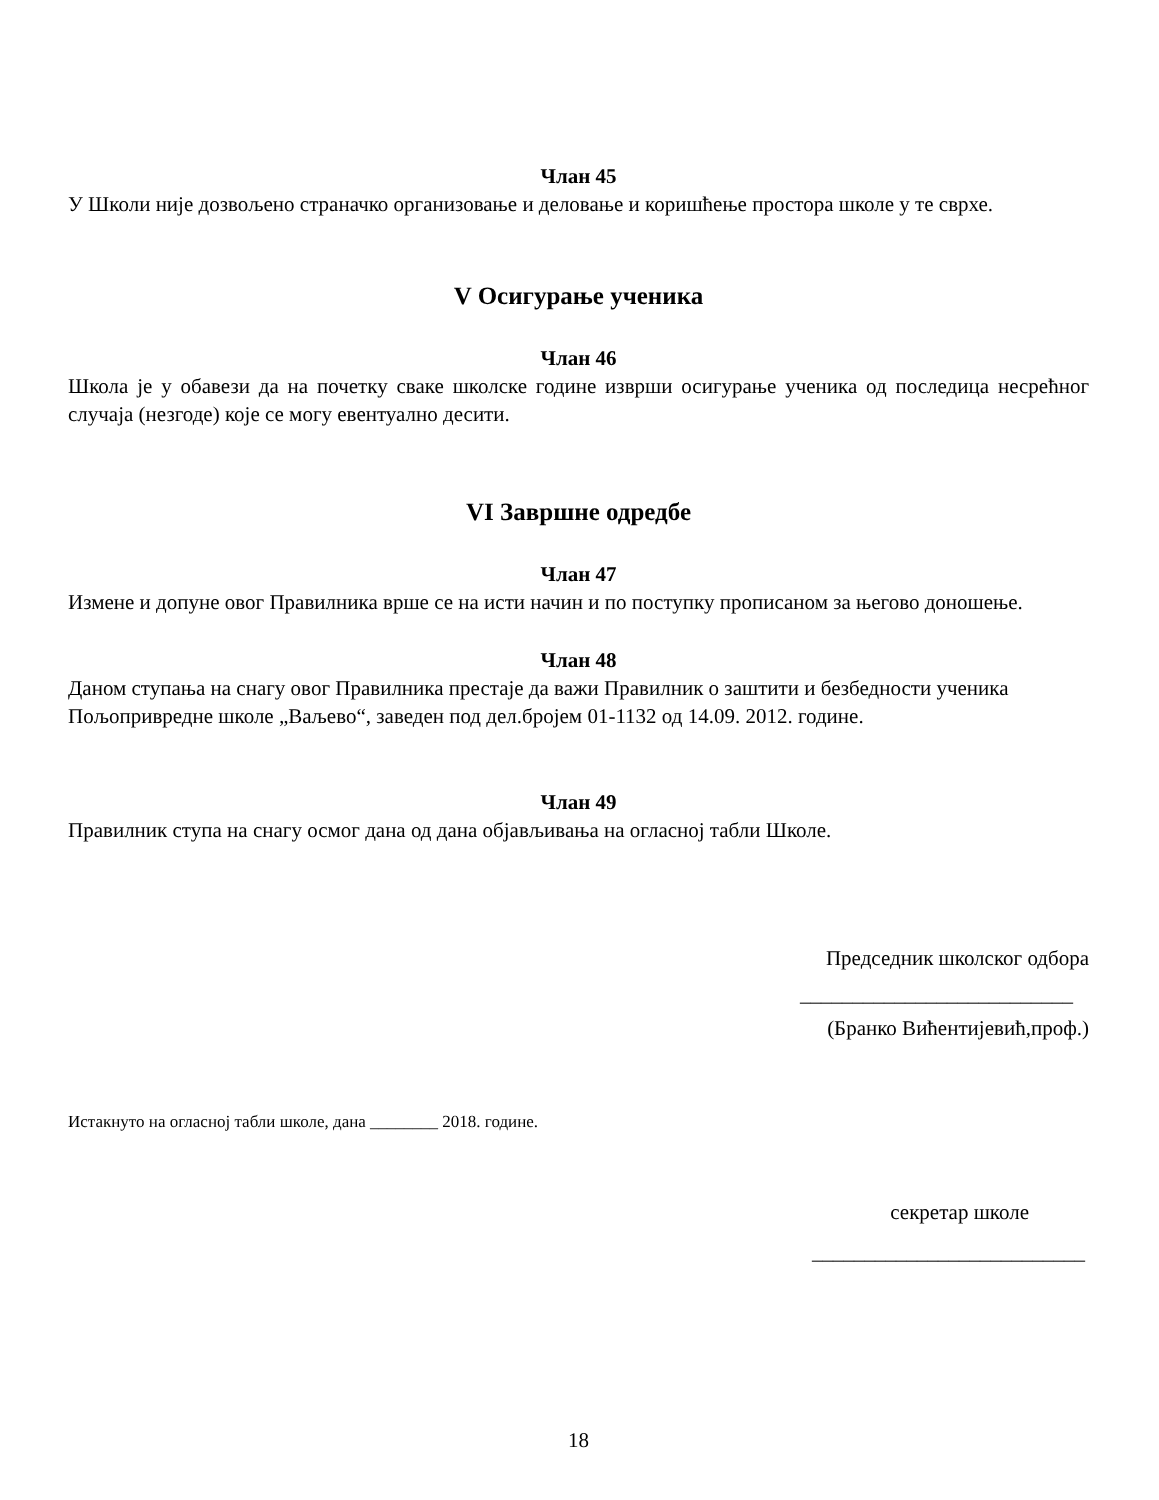Члан 45
У Школи није дозвољено страначко организовање и деловање и коришћење простора школе у те сврхе.
V Осигурање ученика
Члан 46
Школа је у обавези да на почетку сваке школске године изврши осигурање ученика од последица несрећног случаја (незгоде) које се могу евентуално десити.
VI Завршне одредбе
Члан 47
Измене и допуне овог Правилника врше се на исти начин и по поступку прописаном за његово доношење.
Члан 48
Даном ступања на снагу овог Правилника престаје да важи Правилник о заштити и безбедности ученика Пољопривредне школе „Ваљево“, заведен под дел.бројем 01-1132 од 14.09. 2012. године.
Члан 49
Правилник ступа на снагу осмог дана од дана објављивања на огласној табли Школе.
Председник школског одбора
__________________________
(Бранко Вићентијевић,проф.)
Истакнуто на огласној табли школе, дана ________ 2018. године.
секретар школе
__________________________
18